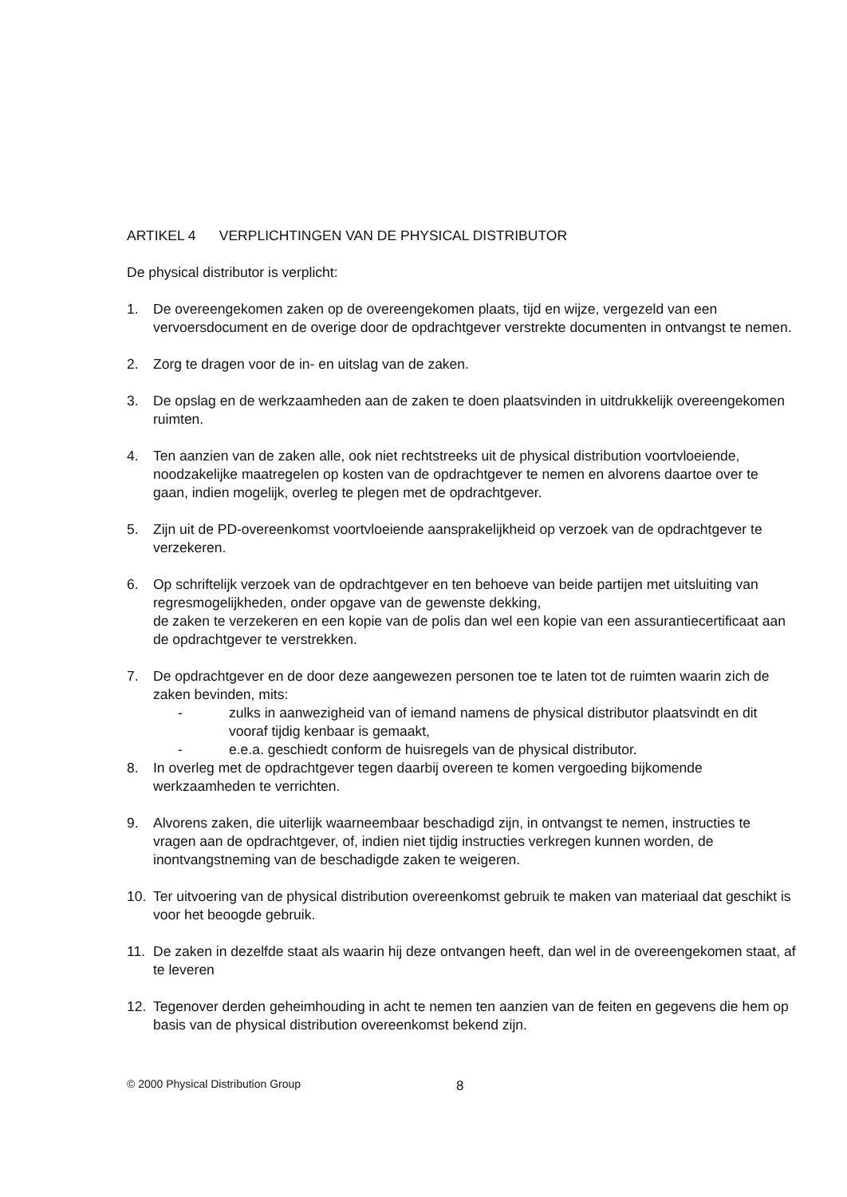ARTIKEL 4 VERPLICHTINGEN VAN DE PHYSICAL DISTRIBUTOR
De physical distributor is verplicht:
1. De overeengekomen zaken op de overeengekomen plaats, tijd en wijze, vergezeld van een vervoersdocument en de overige door de opdrachtgever verstrekte documenten in ontvangst te nemen.
2. Zorg te dragen voor de in- en uitslag van de zaken.
3. De opslag en de werkzaamheden aan de zaken te doen plaatsvinden in uitdrukkelijk overeengekomen ruimten.
4. Ten aanzien van de zaken alle, ook niet rechtstreeks uit de physical distribution voortvloeiende, noodzakelijke maatregelen op kosten van de opdrachtgever te nemen en alvorens daartoe over te gaan, indien mogelijk, overleg te plegen met de opdrachtgever.
5. Zijn uit de PD-overeenkomst voortvloeiende aansprakelijkheid op verzoek van de opdrachtgever te verzekeren.
6. Op schriftelijk verzoek van de opdrachtgever en ten behoeve van beide partijen met uitsluiting van regresmogelijkheden, onder opgave van de gewenste dekking,
de zaken te verzekeren en een kopie van de polis dan wel een kopie van een assurantiecertificaat aan de opdrachtgever te verstrekken.
7. De opdrachtgever en de door deze aangewezen personen toe te laten tot de ruimten waarin zich de zaken bevinden, mits:
- zulks in aanwezigheid van of iemand namens de physical distributor plaatsvindt en dit vooraf tijdig kenbaar is gemaakt,
- e.e.a. geschiedt conform de huisregels van de physical distributor.
8. In overleg met de opdrachtgever tegen daarbij overeen te komen vergoeding bijkomende werkzaamheden te verrichten.
9. Alvorens zaken, die uiterlijk waarneembaar beschadigd zijn, in ontvangst te nemen, instructies te vragen aan de opdrachtgever, of, indien niet tijdig instructies verkregen kunnen worden, de inontvangstneming van de beschadigde zaken te weigeren.
10. Ter uitvoering van de physical distribution overeenkomst gebruik te maken van materiaal dat geschikt is voor het beoogde gebruik.
11. De zaken in dezelfde staat als waarin hij deze ontvangen heeft, dan wel in de overeengekomen staat, af te leveren
12. Tegenover derden geheimhouding in acht te nemen ten aanzien van de feiten en gegevens die hem op basis van de physical distribution overeenkomst bekend zijn.
© 2000 Physical Distribution Group
8